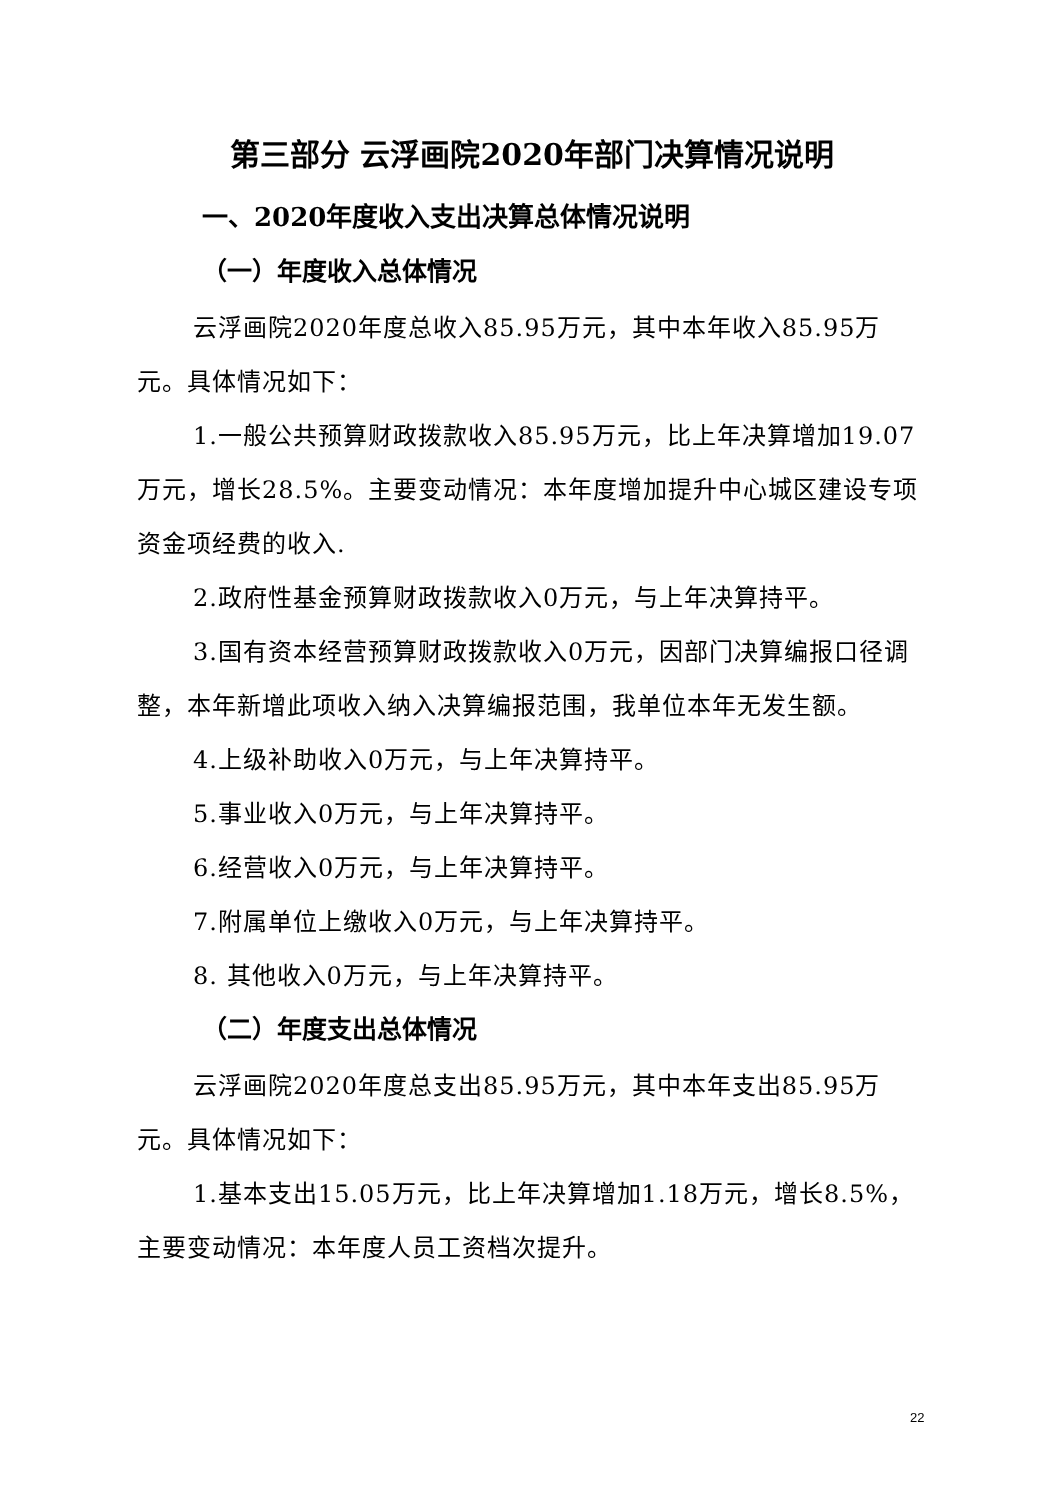第三部分 云浮画院2020年部门决算情况说明
一、2020年度收入支出决算总体情况说明
（一）年度收入总体情况
云浮画院2020年度总收入85.95万元，其中本年收入85.95万元。具体情况如下：
1.一般公共预算财政拨款收入85.95万元，比上年决算增加19.07万元，增长28.5%。主要变动情况：本年度增加提升中心城区建设专项资金项经费的收入.
2.政府性基金预算财政拨款收入0万元，与上年决算持平。
3.国有资本经营预算财政拨款收入0万元，因部门决算编报口径调整，本年新增此项收入纳入决算编报范围，我单位本年无发生额。
4.上级补助收入0万元，与上年决算持平。
5.事业收入0万元，与上年决算持平。
6.经营收入0万元，与上年决算持平。
7.附属单位上缴收入0万元，与上年决算持平。
8. 其他收入0万元，与上年决算持平。
（二）年度支出总体情况
云浮画院2020年度总支出85.95万元，其中本年支出85.95万元。具体情况如下：
1.基本支出15.05万元，比上年决算增加1.18万元，增长8.5%，主要变动情况：本年度人员工资档次提升。
22